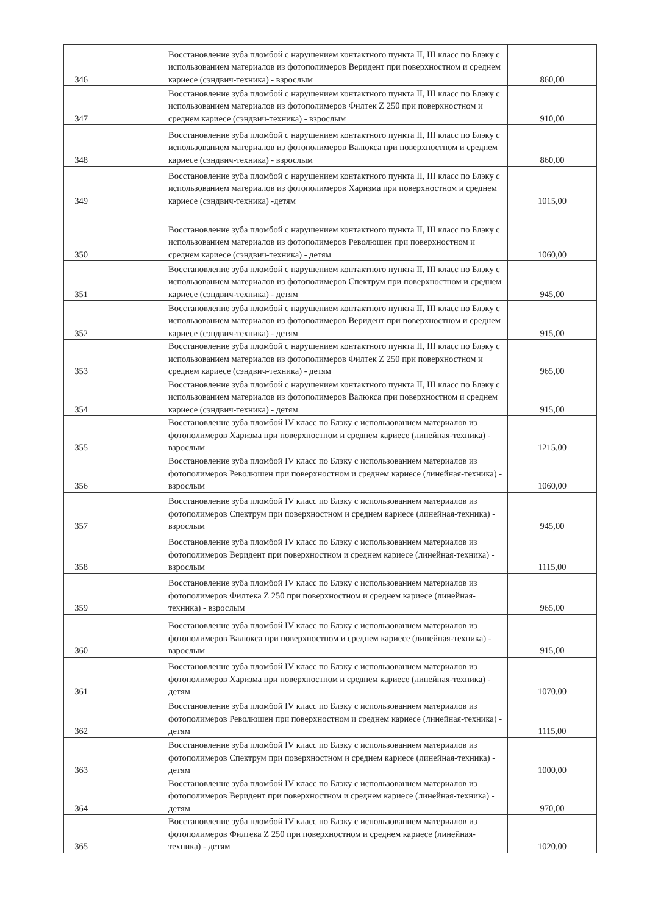| 346 | | Восстановление зуба пломбой с нарушением контактного пункта II, III класс по Блэку с использованием материалов из фотополимеров Веридент при поверхностном и среднем кариесе (сэндвич-техника) - взрослым | 860,00 |
| 347 | | Восстановление зуба пломбой с нарушением контактного пункта II, III класс по Блэку с использованием материалов из фотополимеров Филтек Z 250 при поверхностном и среднем кариесе (сэндвич-техника) - взрослым | 910,00 |
| 348 | | Восстановление зуба пломбой с нарушением контактного пункта II, III класс по Блэку с использованием материалов из фотополимеров Валюкса при поверхностном и среднем кариесе (сэндвич-техника) - взрослым | 860,00 |
| 349 | | Восстановление зуба пломбой с нарушением контактного пункта II, III класс по Блэку с использованием материалов из фотополимеров Харизма при поверхностном и среднем кариесе (сэндвич-техника) -детям | 1015,00 |
| 350 | | Восстановление зуба пломбой с нарушением контактного пункта II, III класс по Блэку с использованием материалов из фотополимеров Революшен при поверхностном и среднем кариесе (сэндвич-техника) - детям | 1060,00 |
| 351 | | Восстановление зуба пломбой с нарушением контактного пункта II, III класс по Блэку с использованием материалов из фотополимеров Спектрум при поверхностном и среднем кариесе (сэндвич-техника) - детям | 945,00 |
| 352 | | Восстановление зуба пломбой с нарушением контактного пункта II, III класс по Блэку с использованием материалов из фотополимеров Веридент при поверхностном и среднем кариесе (сэндвич-техника) - детям | 915,00 |
| 353 | | Восстановление зуба пломбой с нарушением контактного пункта II, III класс по Блэку с использованием материалов из фотополимеров Филтек Z 250 при поверхностном и среднем кариесе (сэндвич-техника) - детям | 965,00 |
| 354 | | Восстановление зуба пломбой с нарушением контактного пункта II, III класс по Блэку с использованием материалов из фотополимеров Валюкса при поверхностном и среднем кариесе (сэндвич-техника) - детям | 915,00 |
| 355 | | Восстановление зуба пломбой IV класс по Блэку с использованием материалов из фотополимеров Харизма при поверхностном и среднем кариесе (линейная-техника) - взрослым | 1215,00 |
| 356 | | Восстановление зуба пломбой IV класс по Блэку с использованием материалов из фотополимеров Революшен при поверхностном и среднем кариесе (линейная-техника) - взрослым | 1060,00 |
| 357 | | Восстановление зуба пломбой IV класс по Блэку с использованием материалов из фотополимеров Спектрум при поверхностном и среднем кариесе (линейная-техника) - взрослым | 945,00 |
| 358 | | Восстановление зуба пломбой IV класс по Блэку с использованием материалов из фотополимеров Веридент при поверхностном и среднем кариесе (линейная-техника) - взрослым | 1115,00 |
| 359 | | Восстановление зуба пломбой IV класс по Блэку с использованием материалов из фотополимеров Филтека Z 250 при поверхностном и среднем кариесе (линейная-техника) - взрослым | 965,00 |
| 360 | | Восстановление зуба пломбой IV класс по Блэку с использованием материалов из фотополимеров Валюкса при поверхностном и среднем кариесе (линейная-техника) - взрослым | 915,00 |
| 361 | | Восстановление зуба пломбой IV класс по Блэку с использованием материалов из фотополимеров Харизма при поверхностном и среднем кариесе (линейная-техника) - детям | 1070,00 |
| 362 | | Восстановление зуба пломбой IV класс по Блэку с использованием материалов из фотополимеров Революшен при поверхностном и среднем кариесе (линейная-техника) - детям | 1115,00 |
| 363 | | Восстановление зуба пломбой IV класс по Блэку с использованием материалов из фотополимеров Спектрум при поверхностном и среднем кариесе (линейная-техника) - детям | 1000,00 |
| 364 | | Восстановление зуба пломбой IV класс по Блэку с использованием материалов из фотополимеров Веридент при поверхностном и среднем кариесе (линейная-техника) - детям | 970,00 |
| 365 | | Восстановление зуба пломбой IV класс по Блэку с использованием материалов из фотополимеров Филтека Z 250 при поверхностном и среднем кариесе (линейная-техника) - детям | 1020,00 |